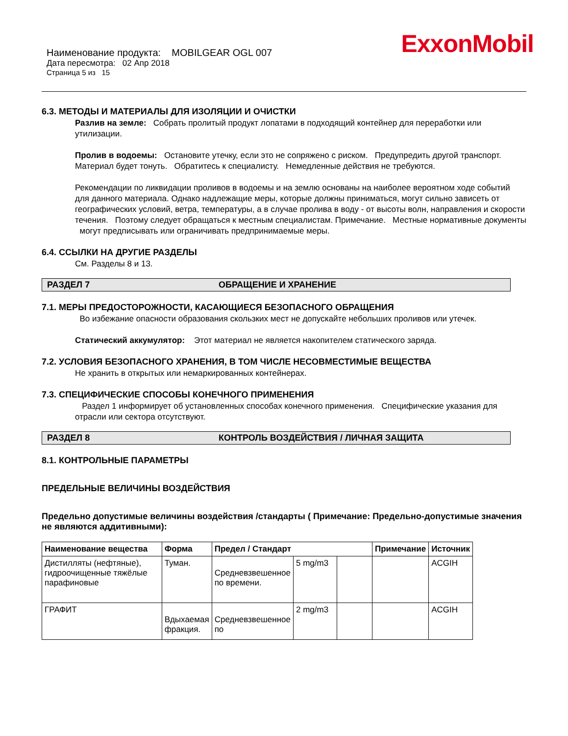ExxonMobil
Наименование продукта: MOBILGEAR OGL 007
Дата пересмотра: 02 Апр 2018
Страница 5 из 15
6.3. МЕТОДЫ И МАТЕРИАЛЫ ДЛЯ ИЗОЛЯЦИИ И ОЧИСТКИ
Разлив на земле: Собрать пролитый продукт лопатами в подходящий контейнер для переработки или утилизации.
Пролив в водоемы: Остановите утечку, если это не сопряжено с риском. Предупредить другой транспорт. Материал будет тонуть. Обратитесь к специалисту. Немедленные действия не требуются.
Рекомендации по ликвидации проливов в водоемы и на землю основаны на наиболее вероятном ходе событий для данного материала. Однако надлежащие меры, которые должны приниматься, могут сильно зависеть от географических условий, ветра, температуры, а в случае пролива в воду - от высоты волн, направления и скорости течения. Поэтому следует обращаться к местным специалистам. Примечание. Местные нормативные документы могут предписывать или ограничивать предпринимаемые меры.
6.4. ССЫЛКИ НА ДРУГИЕ РАЗДЕЛЫ
См. Разделы 8 и 13.
РАЗДЕЛ 7 ОБРАЩЕНИЕ И ХРАНЕНИЕ
7.1. МЕРЫ ПРЕДОСТОРОЖНОСТИ, КАСАЮЩИЕСЯ БЕЗОПАСНОГО ОБРАЩЕНИЯ
Во избежание опасности образования скользких мест не допускайте небольших проливов или утечек.
Статический аккумулятор: Этот материал не является накопителем статического заряда.
7.2. УСЛОВИЯ БЕЗОПАСНОГО ХРАНЕНИЯ, В ТОМ ЧИСЛЕ НЕСОВМЕСТИМЫЕ ВЕЩЕСТВА
Не хранить в открытых или немаркированных контейнерах.
7.3. СПЕЦИФИЧЕСКИЕ СПОСОБЫ КОНЕЧНОГО ПРИМЕНЕНИЯ
Раздел 1 информирует об установленных способах конечного применения. Специфические указания для отрасли или сектора отсутствуют.
РАЗДЕЛ 8 КОНТРОЛЬ ВОЗДЕЙСТВИЯ / ЛИЧНАЯ ЗАЩИТА
8.1. КОНТРОЛЬНЫЕ ПАРАМЕТРЫ
ПРЕДЕЛЬНЫЕ ВЕЛИЧИНЫ ВОЗДЕЙСТВИЯ
Предельно допустимые величины воздействия /стандарты ( Примечание: Предельно-допустимые значения не являются аддитивными):
| Наименование вещества | Форма | Предел / Стандарт | | | Примечание | Источник |
| --- | --- | --- | --- | --- | --- | --- |
| Дистилляты (нефтяные), гидроочищенные тяжёлые парафиновые | Туман. | Средневзвешенное по времени. | 5 mg/m3 | | | ACGIH |
| ГРАФИТ | Вдыхаемая фракция. | Средневзвешенное по | 2 mg/m3 | | | ACGIH |